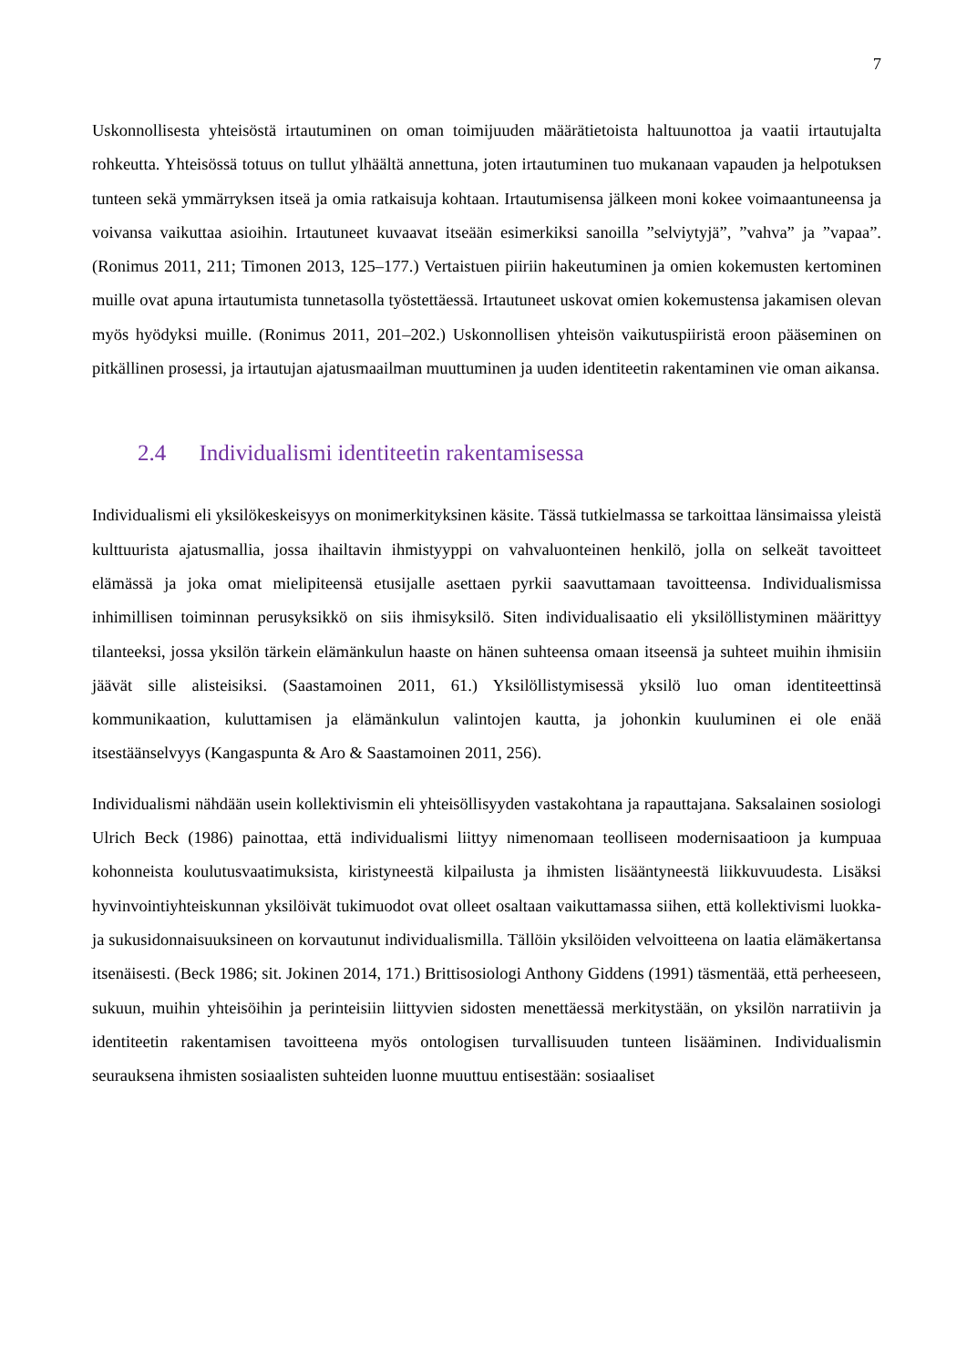7
Uskonnollisesta yhteisöstä irtautuminen on oman toimijuuden määrätietoista haltuunottoa ja vaatii irtautujalta rohkeutta. Yhteisössä totuus on tullut ylhäältä annettuna, joten irtautuminen tuo mukanaan vapauden ja helpotuksen tunteen sekä ymmärryksen itseä ja omia ratkaisuja kohtaan. Irtautumisensa jälkeen moni kokee voimaantuneensa ja voivansa vaikuttaa asioihin. Irtautuneet kuvaavat itseään esimerkiksi sanoilla ”selviytyjä”, ”vahva” ja ”vapaa”. (Ronimus 2011, 211; Timonen 2013, 125–177.) Vertaistuen piiriin hakeutuminen ja omien kokemusten kertominen muille ovat apuna irtautumista tunnetasolla työstettäessä. Irtautuneet uskovat omien kokemustensa jakamisen olevan myös hyödyksi muille. (Ronimus 2011, 201–202.) Uskonnollisen yhteisön vaikutuspiiristä eroon pääseminen on pitkällinen prosessi, ja irtautujan ajatusmaailman muuttuminen ja uuden identiteetin rakentaminen vie oman aikansa.
2.4 Individualismi identiteetin rakentamisessa
Individualismi eli yksilökeskeisyys on monimerkityksinen käsite. Tässä tutkielmassa se tarkoittaa länsimaissa yleistä kulttuurista ajatusmallia, jossa ihailtavin ihmistyyppi on vahvaluonteinen henkilö, jolla on selkeät tavoitteet elämässä ja joka omat mielipiteensä etusijalle asettaen pyrkii saavuttamaan tavoitteensa. Individualismissa inhimillisen toiminnan perusyksikkö on siis ihmisyksilö. Siten individualisaatio eli yksilöllistyminen määrittyy tilanteeksi, jossa yksilön tärkein elämänkulun haaste on hänen suhteensa omaan itseensä ja suhteet muihin ihmisiin jäävät sille alisteisiksi. (Saastamoinen 2011, 61.) Yksilöllistymisessä yksilö luo oman identiteettinsä kommunikaation, kuluttamisen ja elämänkulun valintojen kautta, ja johonkin kuuluminen ei ole enää itsestäänselvyys (Kangaspunta & Aro & Saastamoinen 2011, 256).
Individualismi nähdään usein kollektivismin eli yhteisöllisyyden vastakohtana ja rapauttajana. Saksalainen sosiologi Ulrich Beck (1986) painottaa, että individualismi liittyy nimenomaan teolliseen modernisaatioon ja kumpuaa kohonneista koulutusvaatimuksista, kiristyneestä kilpailusta ja ihmisten lisääntyneestä liikkuvuudesta. Lisäksi hyvinvointiyhteiskunnan yksilöivät tukimuodot ovat olleet osaltaan vaikuttamassa siihen, että kollektivismi luokka- ja sukusidonnaisuuksineen on korvautunut individualismilla. Tällöin yksilöiden velvoitteena on laatia elämäkertansa itsenäisesti. (Beck 1986; sit. Jokinen 2014, 171.) Brittisosiologi Anthony Giddens (1991) täsmentää, että perheeseen, sukuun, muihin yhteisöihin ja perinteisiin liittyvien sidosten menettäessä merkitystään, on yksilön narratiivin ja identiteetin rakentamisen tavoitteena myös ontologisen turvallisuuden tunteen lisääminen. Individualismin seurauksena ihmisten sosiaalisten suhteiden luonne muuttuu entisestään: sosiaaliset